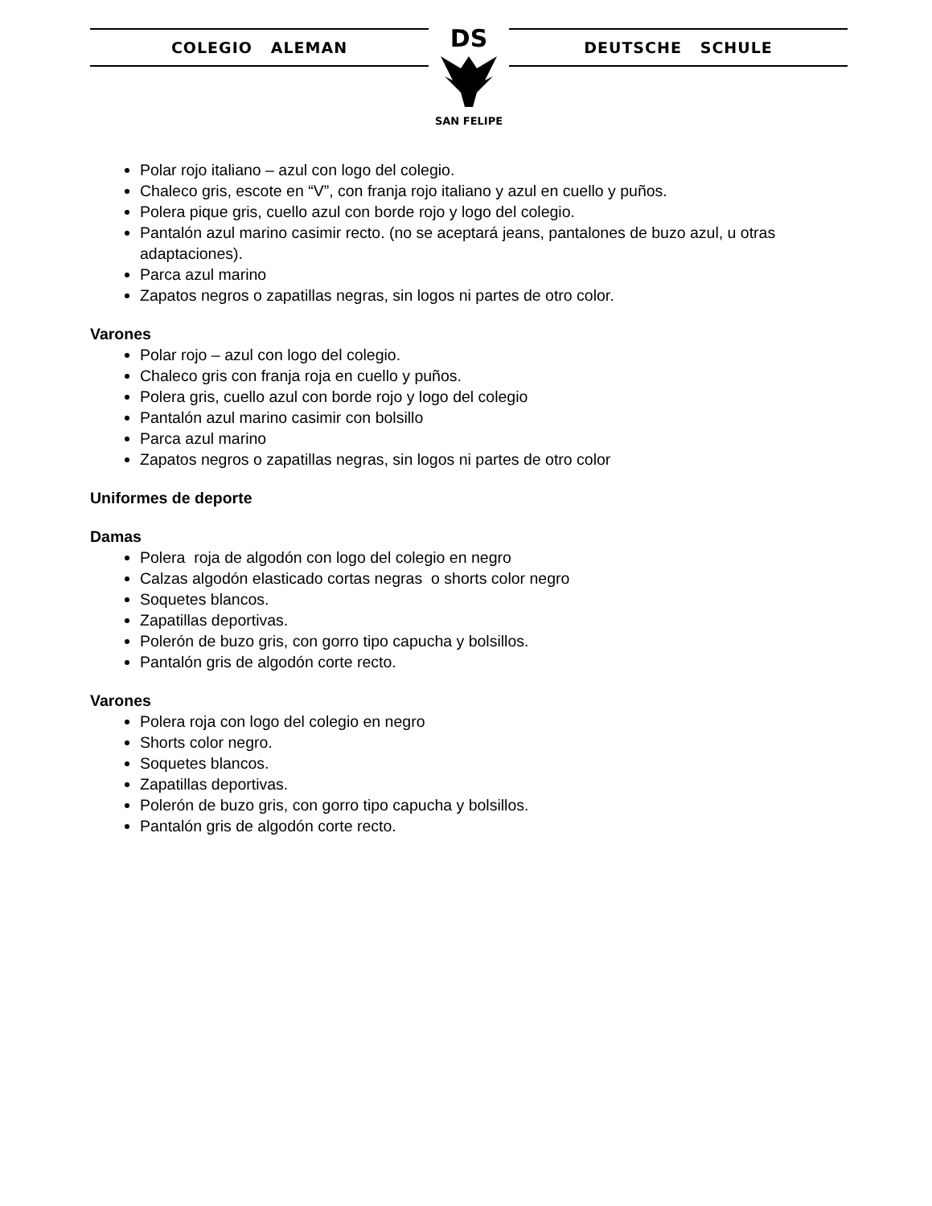COLEGIO ALEMAN
DS
SAN FELIPE
DEUTSCHE SCHULE
Polar rojo italiano – azul con logo del colegio.
Chaleco gris, escote en “V”, con franja rojo italiano y azul en cuello y puños.
Polera pique gris, cuello azul con borde rojo y logo del colegio.
Pantalón azul marino casimir recto. (no se aceptará jeans, pantalones de buzo azul, u otras adaptaciones).
Parca azul marino
Zapatos negros o zapatillas negras, sin logos ni partes de otro color.
Varones
Polar rojo – azul con logo del colegio.
Chaleco gris con franja roja en cuello y puños.
Polera gris, cuello azul con borde rojo y logo del colegio
Pantalón azul marino casimir con bolsillo
Parca azul marino
Zapatos negros o zapatillas negras, sin logos ni partes de otro color
Uniformes de deporte
Damas
Polera roja de algodón con logo del colegio en negro
Calzas algodón elasticado cortas negras o shorts color negro
Soquetes blancos.
Zapatillas deportivas.
Polerón de buzo gris, con gorro tipo capucha y bolsillos.
Pantalón gris de algodón corte recto.
Varones
Polera roja con logo del colegio en negro
Shorts color negro.
Soquetes blancos.
Zapatillas deportivas.
Polerón de buzo gris, con gorro tipo capucha y bolsillos.
Pantalón gris de algodón corte recto.